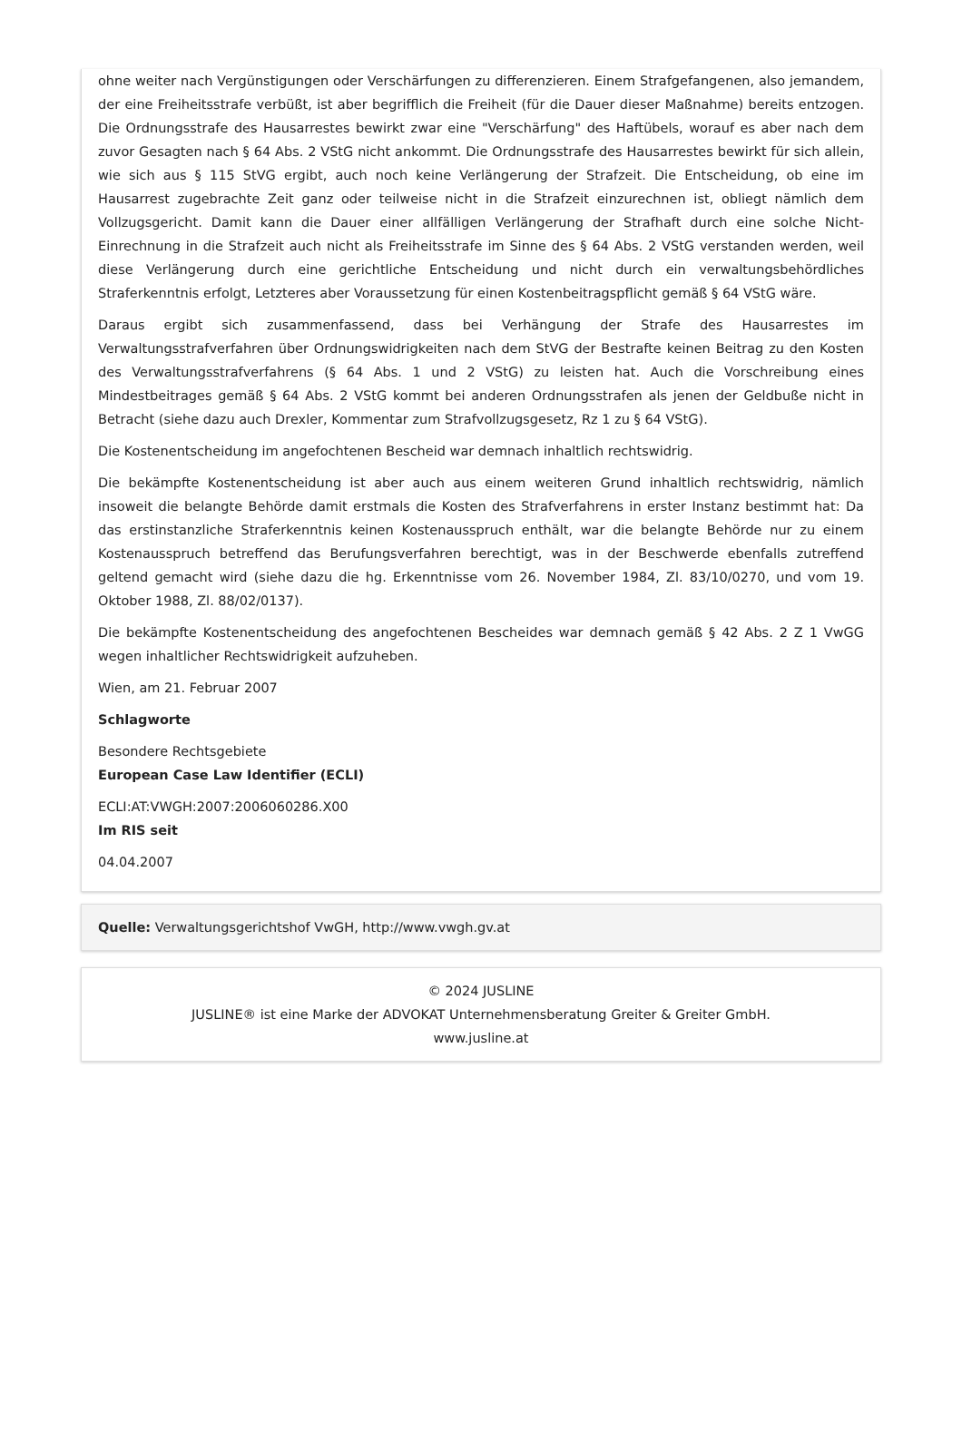ohne weiter nach Vergünstigungen oder Verschärfungen zu differenzieren. Einem Strafgefangenen, also jemandem, der eine Freiheitsstrafe verbüßt, ist aber begrifflich die Freiheit (für die Dauer dieser Maßnahme) bereits entzogen. Die Ordnungsstrafe des Hausarrestes bewirkt zwar eine "Verschärfung" des Haftübels, worauf es aber nach dem zuvor Gesagten nach § 64 Abs. 2 VStG nicht ankommt. Die Ordnungsstrafe des Hausarrestes bewirkt für sich allein, wie sich aus § 115 StVG ergibt, auch noch keine Verlängerung der Strafzeit. Die Entscheidung, ob eine im Hausarrest zugebrachte Zeit ganz oder teilweise nicht in die Strafzeit einzurechnen ist, obliegt nämlich dem Vollzugsgericht. Damit kann die Dauer einer allfälligen Verlängerung der Strafhaft durch eine solche Nicht-Einrechnung in die Strafzeit auch nicht als Freiheitsstrafe im Sinne des § 64 Abs. 2 VStG verstanden werden, weil diese Verlängerung durch eine gerichtliche Entscheidung und nicht durch ein verwaltungsbehördliches Straferkenntnis erfolgt, Letzteres aber Voraussetzung für einen Kostenbeitragspflicht gemäß § 64 VStG wäre.
Daraus ergibt sich zusammenfassend, dass bei Verhängung der Strafe des Hausarrestes im Verwaltungsstrafverfahren über Ordnungswidrigkeiten nach dem StVG der Bestrafte keinen Beitrag zu den Kosten des Verwaltungsstrafverfahrens (§ 64 Abs. 1 und 2 VStG) zu leisten hat. Auch die Vorschreibung eines Mindestbeitrages gemäß § 64 Abs. 2 VStG kommt bei anderen Ordnungsstrafen als jenen der Geldbuße nicht in Betracht (siehe dazu auch Drexler, Kommentar zum Strafvollzugsgesetz, Rz 1 zu § 64 VStG).
Die Kostenentscheidung im angefochtenen Bescheid war demnach inhaltlich rechtswidrig.
Die bekämpfte Kostenentscheidung ist aber auch aus einem weiteren Grund inhaltlich rechtswidrig, nämlich insoweit die belangte Behörde damit erstmals die Kosten des Strafverfahrens in erster Instanz bestimmt hat: Da das erstinstanzliche Straferkenntnis keinen Kostenausspruch enthält, war die belangte Behörde nur zu einem Kostenausspruch betreffend das Berufungsverfahren berechtigt, was in der Beschwerde ebenfalls zutreffend geltend gemacht wird (siehe dazu die hg. Erkenntnisse vom 26. November 1984, Zl. 83/10/0270, und vom 19. Oktober 1988, Zl. 88/02/0137).
Die bekämpfte Kostenentscheidung des angefochtenen Bescheides war demnach gemäß § 42 Abs. 2 Z 1 VwGG wegen inhaltlicher Rechtswidrigkeit aufzuheben.
Wien, am 21. Februar 2007
Schlagworte
Besondere Rechtsgebiete
European Case Law Identifier (ECLI)
ECLI:AT:VWGH:2007:2006060286.X00
Im RIS seit
04.04.2007
Quelle: Verwaltungsgerichtshof VwGH, http://www.vwgh.gv.at
© 2024 JUSLINE
JUSLINE® ist eine Marke der ADVOKAT Unternehmensberatung Greiter & Greiter GmbH.
www.jusline.at